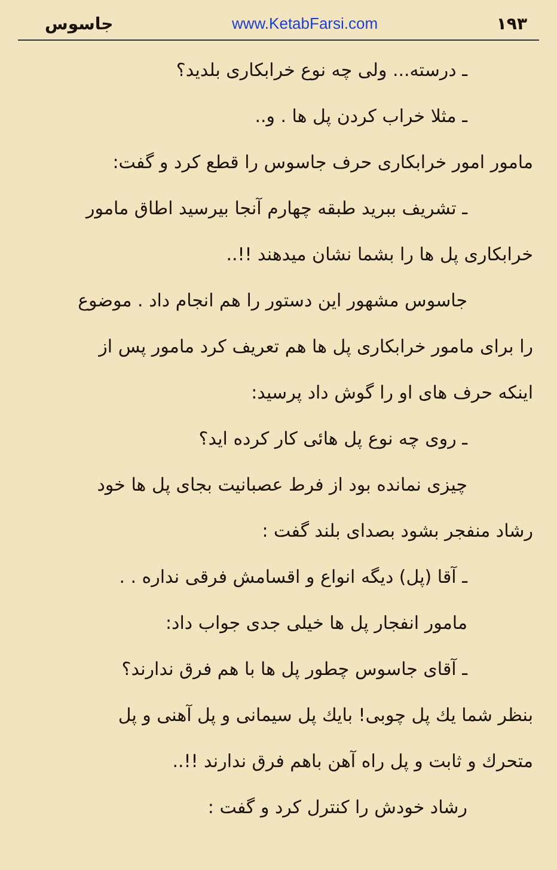جاسوس www.KetabFarsi.com ۱۹۳
ـ درسته... ولی چه نوع خرابکاری بلدید؟
ـ مثلا خراب کردن پل ها . و..
مامور امور خرابکاری حرف جاسوس را قطع کرد و گفت:
ـ تشریف ببرید طبقه چهارم آنجا بیرسید اطاق مامور
خرابکاری پل ها را بشما نشان میدهند !!..
جاسوس مشهور این دستور را هم انجام داد . موضوع
را برای مامور خرابکاری پل ها هم تعریف کرد مامور پس از
اینکه حرف های او را گوش داد پرسید:
ـ روی چه نوع پل هائی کار کرده اید؟
چیزی نمانده بود از فرط عصبانیت بجای پل ها خود
رشاد منفجر بشود بصدای بلند گفت :
ـ آقا (پل) دیگه انواع و اقسامش فرقی نداره . .
مامور انفجار پل ها خیلی جدی جواب داد:
ـ آقای جاسوس چطور پل ها با هم فرق ندارند؟
بنظر شما یك پل چوبی! بایك پل سیمانی و پل آهنی و پل
متحرك و ثابت و پل راه آهن باهم فرق ندارند !!..
رشاد خودش را کنترل کرد و گفت :